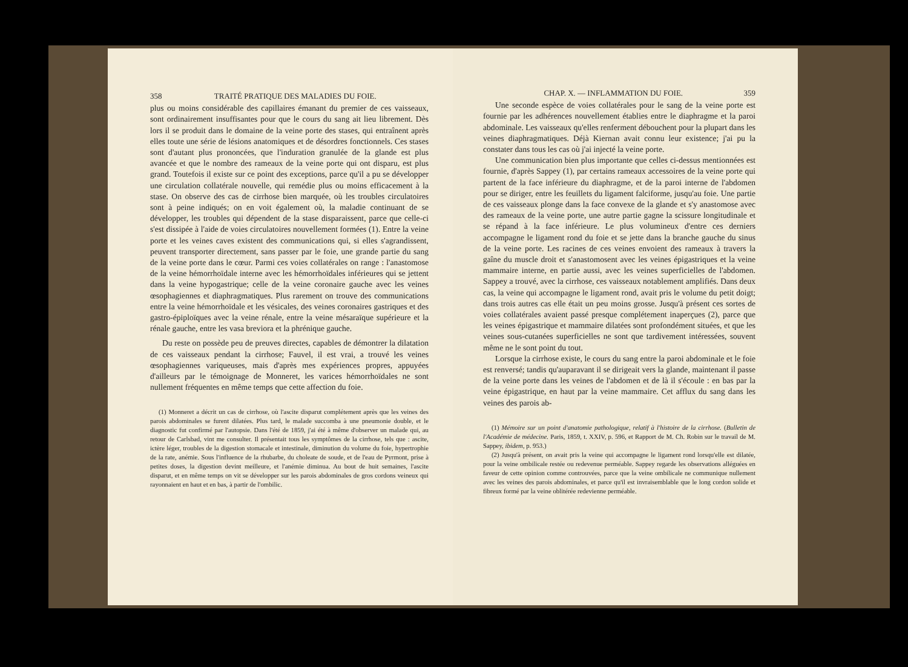358 TRAITÉ PRATIQUE DES MALADIES DU FOIE.
plus ou moins considérable des capillaires émanant du premier de ces vaisseaux, sont ordinairement insuffisantes pour que le cours du sang ait lieu librement. Dès lors il se produit dans le domaine de la veine porte des stases, qui entraînent après elles toute une série de lésions anatomiques et de désordres fonctionnels. Ces stases sont d'autant plus prononcées, que l'induration granulée de la glande est plus avancée et que le nombre des rameaux de la veine porte qui ont disparu, est plus grand. Toutefois il existe sur ce point des exceptions, parce qu'il a pu se développer une circulation collatérale nouvelle, qui remédie plus ou moins efficacement à la stase. On observe des cas de cirrhose bien marquée, où les troubles circulatoires sont à peine indiqués; on en voit également où, la maladie continuant de se développer, les troubles qui dépendent de la stase disparaissent, parce que celle-ci s'est dissipée à l'aide de voies circulatoires nouvellement formées (1). Entre la veine porte et les veines caves existent des communications qui, si elles s'agrandissent, peuvent transporter directement, sans passer par le foie, une grande partie du sang de la veine porte dans le cœur. Parmi ces voies collatérales on range : l'anastomose de la veine hémorrhoïdale interne avec les hémorrhoïdales inférieures qui se jettent dans la veine hypogastrique; celle de la veine coronaire gauche avec les veines œsophagiennes et diaphragmatiques. Plus rarement on trouve des communications entre la veine hémorrhoïdale et les vésicales, des veines coronaires gastriques et des gastro-épiploïques avec la veine rénale, entre la veine mésaraïque supérieure et la rénale gauche, entre les vasa breviora et la phrénique gauche.
Du reste on possède peu de preuves directes, capables de démontrer la dilatation de ces vaisseaux pendant la cirrhose; Fauvel, il est vrai, a trouvé les veines œsophagiennes variqueuses, mais d'après mes expériences propres, appuyées d'ailleurs par le témoignage de Monneret, les varices hémorrhoïdales ne sont nullement fréquentes en même temps que cette affection du foie.
(1) Monneret a décrit un cas de cirrhose, où l'ascite disparut complétement après que les veines des parois abdominales se furent dilatées. Plus tard, le malade succomba à une pneumonie double, et le diagnostic fut confirmé par l'autopsie. Dans l'été de 1859, j'ai été à même d'observer un malade qui, au retour de Carlsbad, vint me consulter. Il présentait tous les symptômes de la cirrhose, tels que : ascite, ictère léger, troubles de la digestion stomacale et intestinale, diminution du volume du foie, hypertrophie de la rate, anémie. Sous l'influence de la rhubarbe, du choleate de soude, et de l'eau de Pyrmont, prise à petites doses, la digestion devint meilleure, et l'anémie diminua. Au bout de huit semaines, l'ascite disparut, et en même temps on vit se développer sur les parois abdominales de gros cordons veineux qui rayonnaient en haut et en bas, à partir de l'ombilic.
CHAP. X. — INFLAMMATION DU FOIE. 359
Une seconde espèce de voies collatérales pour le sang de la veine porte est fournie par les adhérences nouvellement établies entre le diaphragme et la paroi abdominale. Les vaisseaux qu'elles renferment débouchent pour la plupart dans les veines diaphragmatiques. Déjà Kiernan avait connu leur existence; j'ai pu la constater dans tous les cas où j'ai injecté la veine porte.
Une communication bien plus importante que celles ci-dessus mentionnées est fournie, d'après Sappey (1), par certains rameaux accessoires de la veine porte qui partent de la face inférieure du diaphragme, et de la paroi interne de l'abdomen pour se diriger, entre les feuillets du ligament falciforme, jusqu'au foie. Une partie de ces vaisseaux plonge dans la face convexe de la glande et s'y anastomose avec des rameaux de la veine porte, une autre partie gagne la scissure longitudinale et se répand à la face inférieure. Le plus volumineux d'entre ces derniers accompagne le ligament rond du foie et se jette dans la branche gauche du sinus de la veine porte. Les racines de ces veines envoient des rameaux à travers la gaîne du muscle droit et s'anastomosent avec les veines épigastriques et la veine mammaire interne, en partie aussi, avec les veines superficielles de l'abdomen. Sappey a trouvé, avec la cirrhose, ces vaisseaux notablement amplifiés. Dans deux cas, la veine qui accompagne le ligament rond, avait pris le volume du petit doigt; dans trois autres cas elle était un peu moins grosse. Jusqu'à présent ces sortes de voies collatérales avaient passé presque complétement inaperçues (2), parce que les veines épigastrique et mammaire dilatées sont profondément situées, et que les veines sous-cutanées superficielles ne sont que tardivement intéressées, souvent même ne le sont point du tout.
Lorsque la cirrhose existe, le cours du sang entre la paroi abdominale et le foie est renversé; tandis qu'auparavant il se dirigeait vers la glande, maintenant il passe de la veine porte dans les veines de l'abdomen et de là il s'écoule : en bas par la veine épigastrique, en haut par la veine mammaire. Cet afflux du sang dans les veines des parois ab-
(1) Mémoire sur un point d'anatomie pathologique, relatif à l'histoire de la cirrhose. (Bulletin de l'Académie de médecine. Paris, 1859, t. XXIV, p. 596, et Rapport de M. Ch. Robin sur le travail de M. Sappey, ibidem, p. 953.)
(2) Jusqu'à présent, on avait pris la veine qui accompagne le ligament rond lorsqu'elle est dilatée, pour la veine ombilicale restée ou redevenue perméable. Sappey regarde les observations alléguées en faveur de cette opinion comme controuvées, parce que la veine ombilicale ne communique nullement avec les veines des parois abdominales, et parce qu'il est invraisemblable que le long cordon solide et fibreux formé par la veine oblitérée redevienne perméable.